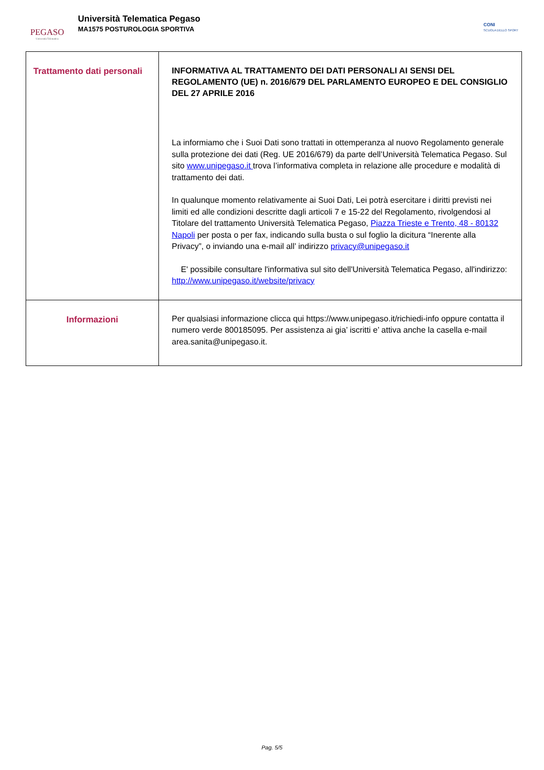PEGASO
Università Telematica
Università Telematica Pegaso
MA1575 POSTUROLOGIA SPORTIVA
CONI
SCUOLA DELLO SPORT
| Trattamento dati personali | INFORMATIVA AL TRATTAMENTO DEI DATI PERSONALI AI SENSI DEL REGOLAMENTO (UE) n. 2016/679 DEL PARLAMENTO EUROPEO E DEL CONSIGLIO DEL 27 APRILE 2016 La informiamo che i Suoi Dati sono trattati in ottemperanza al nuovo Regolamento generale sulla protezione dei dati (Reg. UE 2016/679) da parte dell’Università Telematica Pegaso. Sul sito www.unipegaso.it trova l’informativa completa in relazione alle procedure e modalità di trattamento dei dati. In qualunque momento relativamente ai Suoi Dati, Lei potrà esercitare i diritti previsti nei limiti ed alle condizioni descritte dagli articoli 7 e 15-22 del Regolamento, rivolgendosi al Titolare del trattamento Università Telematica Pegaso, Piazza Trieste e Trento, 48 - 80132 Napoli per posta o per fax, indicando sulla busta o sul foglio la dicitura “Inerente alla Privacy”, o inviando una e-mail all’ indirizzo privacy@unipegaso.it E' possibile consultare l'informativa sul sito dell'Università Telematica Pegaso, all'indirizzo: http://www.unipegaso.it/website/privacy |
| Informazioni | Per qualsiasi informazione clicca qui https://www.unipegaso.it/richiedi-info oppure contatta il numero verde 800185095. Per assistenza ai gia’ iscritti e’ attiva anche la casella e-mail area.sanita@unipegaso.it. |
Pag. 5/5